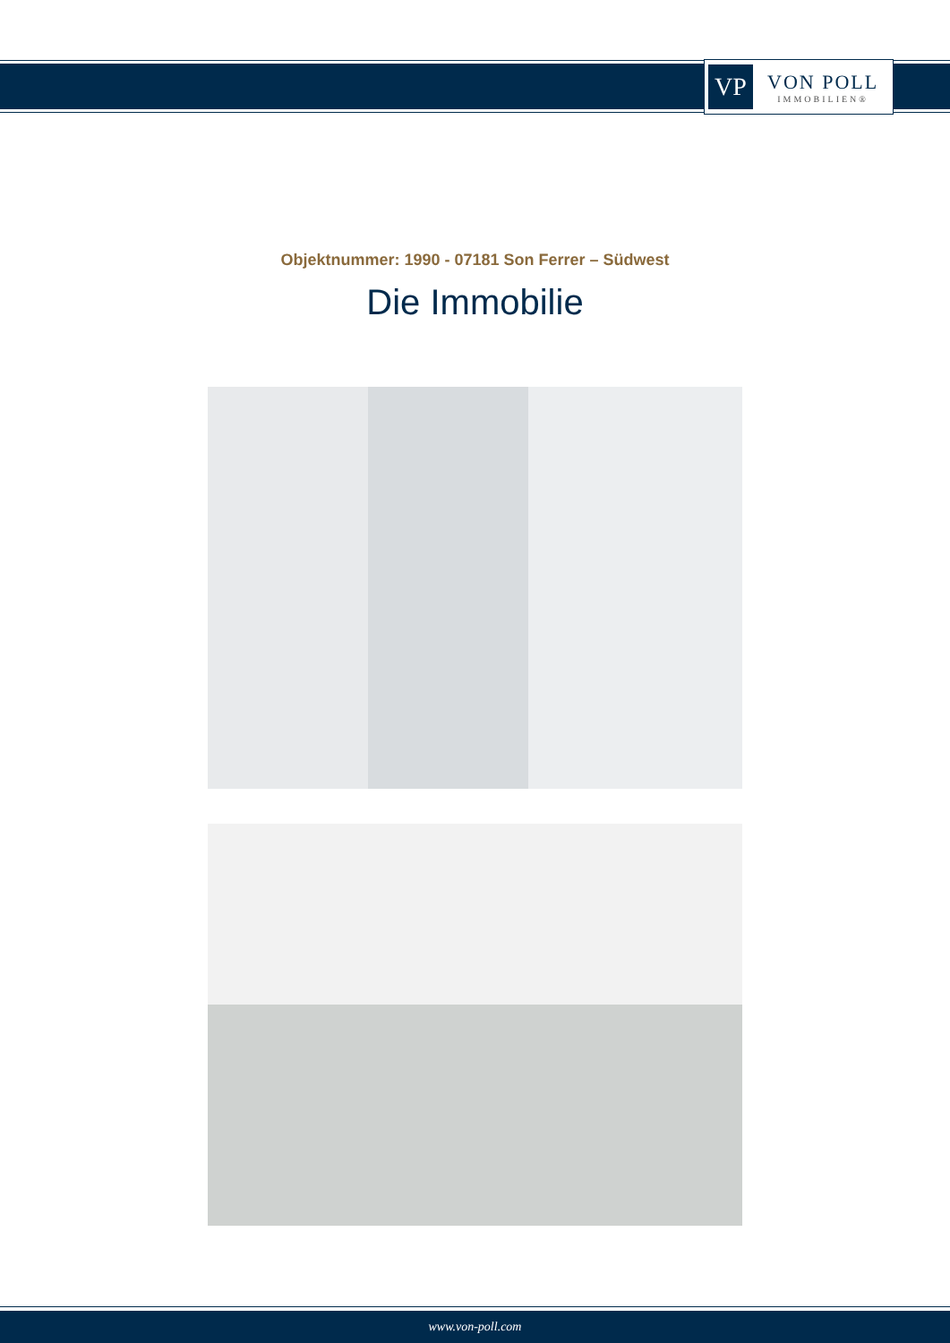VP
VON POLL
IMMOBILIEN®
Objektnummer: 1990 - 07181 Son Ferrer – Südwest
Die Immobilie
www.von-poll.com